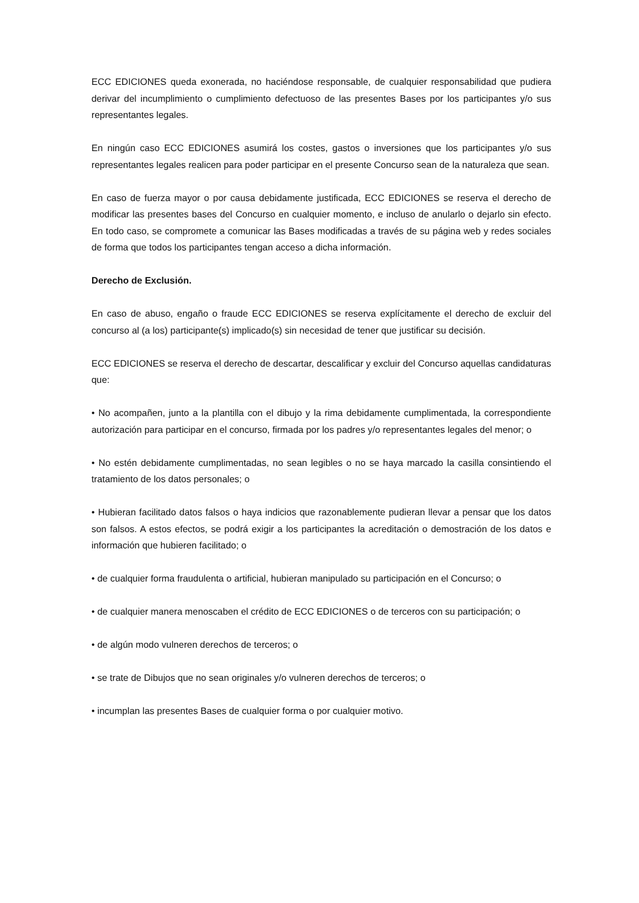ECC EDICIONES queda exonerada, no haciéndose responsable, de cualquier responsabilidad que pudiera derivar del incumplimiento o cumplimiento defectuoso de las presentes Bases por los participantes y/o sus representantes legales.
En ningún caso ECC EDICIONES asumirá los costes, gastos o inversiones que los participantes y/o sus representantes legales realicen para poder participar en el presente Concurso sean de la naturaleza que sean.
En caso de fuerza mayor o por causa debidamente justificada, ECC EDICIONES se reserva el derecho de modificar las presentes bases del Concurso en cualquier momento, e incluso de anularlo o dejarlo sin efecto. En todo caso, se compromete a comunicar las Bases modificadas a través de su página web y redes sociales de forma que todos los participantes tengan acceso a dicha información.
Derecho de Exclusión.
En caso de abuso, engaño o fraude ECC EDICIONES se reserva explícitamente el derecho de excluir del concurso al (a los) participante(s) implicado(s) sin necesidad de tener que justificar su decisión.
ECC EDICIONES se reserva el derecho de descartar, descalificar y excluir del Concurso aquellas candidaturas que:
• No acompañen, junto a la plantilla con el dibujo y la rima debidamente cumplimentada, la correspondiente autorización para participar en el concurso, firmada por los padres y/o representantes legales del menor; o
• No estén debidamente cumplimentadas, no sean legibles o no se haya marcado la casilla consintiendo el tratamiento de los datos personales; o
• Hubieran facilitado datos falsos o haya indicios que razonablemente pudieran llevar a pensar que los datos son falsos. A estos efectos, se podrá exigir a los participantes la acreditación o demostración de los datos e información que hubieren facilitado; o
• de cualquier forma fraudulenta o artificial, hubieran manipulado su participación en el Concurso; o
• de cualquier manera menoscaben el crédito de ECC EDICIONES o de terceros con su participación; o
• de algún modo vulneren derechos de terceros; o
• se trate de Dibujos que no sean originales y/o vulneren derechos de terceros; o
• incumplan las presentes Bases de cualquier forma o por cualquier motivo.